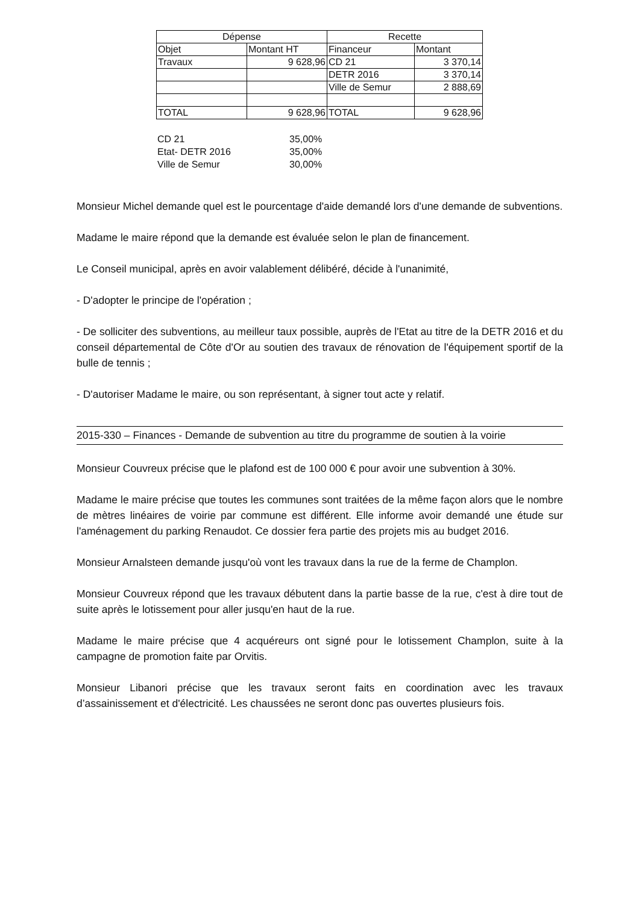| Dépense | | Recette | |
| --- | --- | --- | --- |
| Objet | Montant HT | Financeur | Montant |
| Travaux | 9 628,96 | CD 21 | 3 370,14 |
| | | DETR 2016 | 3 370,14 |
| | | Ville de Semur | 2 888,69 |
| TOTAL | 9 628,96 | TOTAL | 9 628,96 |
| CD 21 | 35,00% |
| Etat- DETR 2016 | 35,00% |
| Ville de Semur | 30,00% |
Monsieur Michel demande quel est le pourcentage d'aide demandé lors d'une demande de subventions.
Madame le maire répond que la demande est évaluée selon le plan de financement.
Le Conseil municipal, après en avoir valablement délibéré, décide à l'unanimité,
- D'adopter le principe de l'opération ;
- De solliciter des subventions, au meilleur taux possible, auprès de l'Etat au titre de la DETR 2016 et du conseil départemental de Côte d'Or au soutien des travaux de rénovation de l'équipement sportif de la bulle de tennis ;
- D'autoriser Madame le maire, ou son représentant, à signer tout acte y relatif.
2015-330 – Finances - Demande de subvention au titre du programme de soutien à la voirie
Monsieur Couvreux précise que le plafond est de 100 000 € pour avoir une subvention à 30%.
Madame le maire précise que toutes les communes sont traitées de la même façon alors que le nombre de mètres linéaires de voirie par commune est différent. Elle informe avoir demandé une étude sur l'aménagement du parking Renaudot. Ce dossier fera partie des projets mis au budget 2016.
Monsieur Arnalsteen demande jusqu'où vont les travaux dans la rue de la ferme de Champlon.
Monsieur Couvreux répond que les travaux débutent dans la partie basse de la rue, c'est à dire tout de suite après le lotissement pour aller jusqu'en haut de la rue.
Madame le maire précise que 4 acquéreurs ont signé pour le lotissement Champlon, suite à la campagne de promotion faite par Orvitis.
Monsieur Libanori précise que les travaux seront faits en coordination avec les travaux d’assainissement et d'électricité. Les chaussées ne seront donc pas ouvertes plusieurs fois.